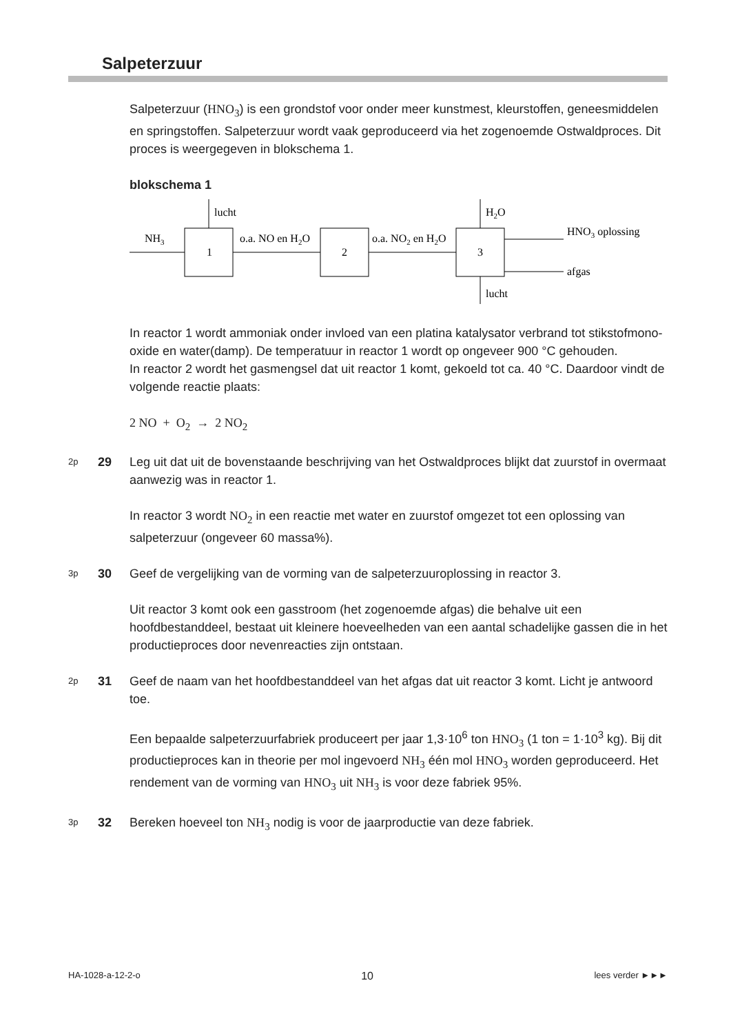Salpeterzuur
Salpeterzuur (HNO<sub>3</sub>) is een grondstof voor onder meer kunstmest, kleurstoffen, geneesmiddelen en springstoffen. Salpeterzuur wordt vaak geproduceerd via het zogenoemde Ostwaldproces. Dit proces is weergegeven in blokschema 1.
blokschema 1
1
2
3
NH3
o.a. NO en H2O
o.a. NO2 en H2O
lucht
H2O
lucht
HNO3 oplossing
afgas
In reactor 1 wordt ammoniak onder invloed van een platina katalysator verbrand tot stikstofmono-oxide en water(damp). De temperatuur in reactor 1 wordt op ongeveer 900 °C gehouden.
In reactor 2 wordt het gasmengsel dat uit reactor 1 komt, gekoeld tot ca. 40 °C. Daardoor vindt de volgende reactie plaats:
2 NO + O<sub>2</sub> → 2 NO<sub>2</sub>
2p 29 Leg uit dat uit de bovenstaande beschrijving van het Ostwaldproces blijkt dat zuurstof in overmaat aanwezig was in reactor 1.
In reactor 3 wordt NO<sub>2</sub> in een reactie met water en zuurstof omgezet tot een oplossing van salpeterzuur (ongeveer 60 massa%).
3p 30 Geef de vergelijking van de vorming van de salpeterzuuroplossing in reactor 3.
Uit reactor 3 komt ook een gasstroom (het zogenoemde afgas) die behalve uit een hoofdbestanddeel, bestaat uit kleinere hoeveelheden van een aantal schadelijke gassen die in het productieproces door nevenreacties zijn ontstaan.
2p 31 Geef de naam van het hoofdbestanddeel van het afgas dat uit reactor 3 komt. Licht je antwoord toe.
Een bepaalde salpeterzuurfabriek produceert per jaar 1,3·10<sup>6</sup> ton HNO<sub>3</sub> (1 ton = 1·10<sup>3</sup> kg). Bij dit productieproces kan in theorie per mol ingevoerd NH<sub>3</sub> één mol HNO<sub>3</sub> worden geproduceerd. Het rendement van de vorming van HNO<sub>3</sub> uit NH<sub>3</sub> is voor deze fabriek 95%.
3p 32 Bereken hoeveel ton NH<sub>3</sub> nodig is voor de jaarproductie van deze fabriek.
HA-1028-a-12-2-o 10 lees verder ►►►